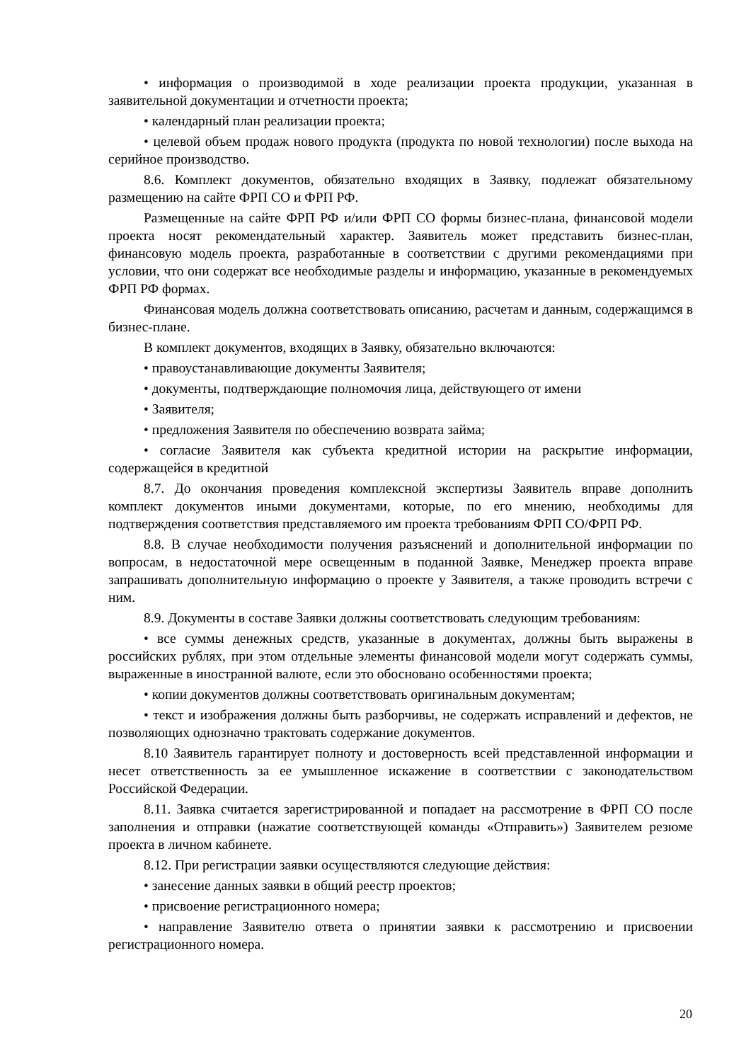• информация о производимой в ходе реализации проекта продукции, указанная в заявительной документации и отчетности проекта;
• календарный план реализации проекта;
• целевой объем продаж нового продукта (продукта по новой технологии) после выхода на серийное производство.
8.6. Комплект документов, обязательно входящих в Заявку, подлежат обязательному размещению на сайте ФРП СО и ФРП РФ.
Размещенные на сайте ФРП РФ и/или ФРП СО формы бизнес-плана, финансовой модели проекта носят рекомендательный характер. Заявитель может представить бизнес-план, финансовую модель проекта, разработанные в соответствии с другими рекомендациями при условии, что они содержат все необходимые разделы и информацию, указанные в рекомендуемых ФРП РФ формах.
Финансовая модель должна соответствовать описанию, расчетам и данным, содержащимся в бизнес-плане.
В комплект документов, входящих в Заявку, обязательно включаются:
• правоустанавливающие документы Заявителя;
• документы, подтверждающие полномочия лица, действующего от имени
• Заявителя;
• предложения Заявителя по обеспечению возврата займа;
• согласие Заявителя как субъекта кредитной истории на раскрытие информации, содержащейся в кредитной
8.7. До окончания проведения комплексной экспертизы Заявитель вправе дополнить комплект документов иными документами, которые, по его мнению, необходимы для подтверждения соответствия представляемого им проекта требованиям ФРП СО/ФРП РФ.
8.8. В случае необходимости получения разъяснений и дополнительной информации по вопросам, в недостаточной мере освещенным в поданной Заявке, Менеджер проекта вправе запрашивать дополнительную информацию о проекте у Заявителя, а также проводить встречи с ним.
8.9. Документы в составе Заявки должны соответствовать следующим требованиям:
• все суммы денежных средств, указанные в документах, должны быть выражены в российских рублях, при этом отдельные элементы финансовой модели могут содержать суммы, выраженные в иностранной валюте, если это обосновано особенностями проекта;
• копии документов должны соответствовать оригинальным документам;
• текст и изображения должны быть разборчивы, не содержать исправлений и дефектов, не позволяющих однозначно трактовать содержание документов.
8.10 Заявитель гарантирует полноту и достоверность всей представленной информации и несет ответственность за ее умышленное искажение в соответствии с законодательством Российской Федерации.
8.11. Заявка считается зарегистрированной и попадает на рассмотрение в ФРП СО после заполнения и отправки (нажатие соответствующей команды «Отправить») Заявителем резюме проекта в личном кабинете.
8.12. При регистрации заявки осуществляются следующие действия:
• занесение данных заявки в общий реестр проектов;
• присвоение регистрационного номера;
• направление Заявителю ответа о принятии заявки к рассмотрению и присвоении регистрационного номера.
20